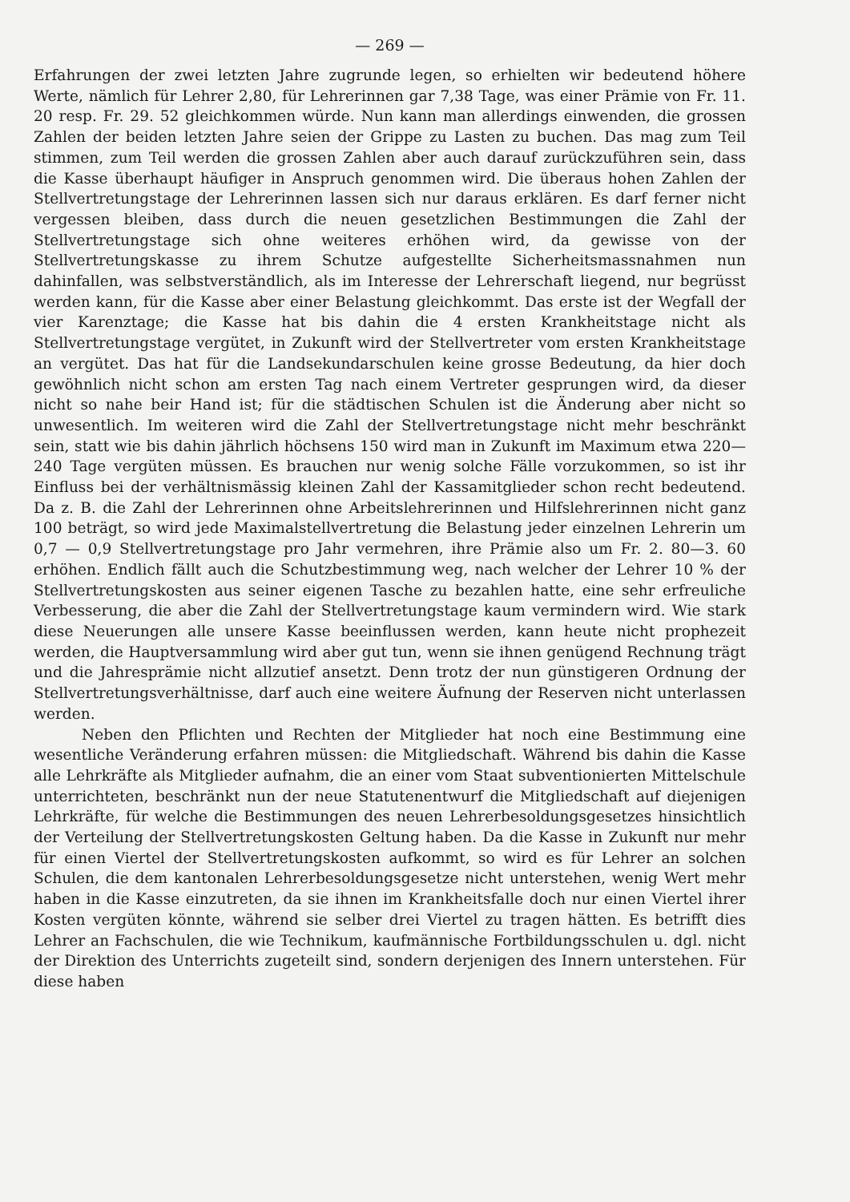— 269 —
Erfahrungen der zwei letzten Jahre zugrunde legen, so erhielten wir bedeutend höhere Werte, nämlich für Lehrer 2,80, für Lehrerinnen gar 7,38 Tage, was einer Prämie von Fr. 11. 20 resp. Fr. 29. 52 gleichkommen würde. Nun kann man allerdings einwenden, die grossen Zahlen der beiden letzten Jahre seien der Grippe zu Lasten zu buchen. Das mag zum Teil stimmen, zum Teil werden die grossen Zahlen aber auch darauf zurückzuführen sein, dass die Kasse überhaupt häufiger in Anspruch genommen wird. Die überaus hohen Zahlen der Stellvertretungstage der Lehrerinnen lassen sich nur daraus erklären. Es darf ferner nicht vergessen bleiben, dass durch die neuen gesetzlichen Bestimmungen die Zahl der Stellvertretungstage sich ohne weiteres erhöhen wird, da gewisse von der Stellvertretungskasse zu ihrem Schutze aufgestellte Sicherheitsmassnahmen nun dahinfallen, was selbstverständlich, als im Interesse der Lehrerschaft liegend, nur begrüsst werden kann, für die Kasse aber einer Belastung gleichkommt. Das erste ist der Wegfall der vier Karenztage; die Kasse hat bis dahin die 4 ersten Krankheitstage nicht als Stellvertretungstage vergütet, in Zukunft wird der Stellvertreter vom ersten Krankheitstage an vergütet. Das hat für die Landsekundarschulen keine grosse Bedeutung, da hier doch gewöhnlich nicht schon am ersten Tag nach einem Vertreter gesprungen wird, da dieser nicht so nahe beir Hand ist; für die städtischen Schulen ist die Änderung aber nicht so unwesentlich. Im weiteren wird die Zahl der Stellvertretungstage nicht mehr beschränkt sein, statt wie bis dahin jährlich höchsens 150 wird man in Zukunft im Maximum etwa 220—240 Tage vergüten müssen. Es brauchen nur wenig solche Fälle vorzukommen, so ist ihr Einfluss bei der verhältnismässig kleinen Zahl der Kassamitglieder schon recht bedeutend. Da z. B. die Zahl der Lehrerinnen ohne Arbeitslehrerinnen und Hilfslehrerinnen nicht ganz 100 beträgt, so wird jede Maximalstellvertretung die Belastung jeder einzelnen Lehrerin um 0,7 — 0,9 Stellvertretungstage pro Jahr vermehren, ihre Prämie also um Fr. 2. 80—3. 60 erhöhen. Endlich fällt auch die Schutzbestimmung weg, nach welcher der Lehrer 10 % der Stellvertretungskosten aus seiner eigenen Tasche zu bezahlen hatte, eine sehr erfreuliche Verbesserung, die aber die Zahl der Stellvertretungstage kaum vermindern wird. Wie stark diese Neuerungen alle unsere Kasse beeinflussen werden, kann heute nicht prophezeit werden, die Hauptversammlung wird aber gut tun, wenn sie ihnen genügend Rechnung trägt und die Jahresprämie nicht allzutief ansetzt. Denn trotz der nun günstigeren Ordnung der Stellvertretungsverhältnisse, darf auch eine weitere Äufnung der Reserven nicht unterlassen werden.
Neben den Pflichten und Rechten der Mitglieder hat noch eine Bestimmung eine wesentliche Veränderung erfahren müssen: die Mitgliedschaft. Während bis dahin die Kasse alle Lehrkräfte als Mitglieder aufnahm, die an einer vom Staat subventionierten Mittelschule unterrichteten, beschränkt nun der neue Statutenentwurf die Mitgliedschaft auf diejenigen Lehrkräfte, für welche die Bestimmungen des neuen Lehrerbesoldungsgesetzes hinsichtlich der Verteilung der Stellvertretungskosten Geltung haben. Da die Kasse in Zukunft nur mehr für einen Viertel der Stellvertretungskosten aufkommt, so wird es für Lehrer an solchen Schulen, die dem kantonalen Lehrerbesoldungsgesetze nicht unterstehen, wenig Wert mehr haben in die Kasse einzutreten, da sie ihnen im Krankheitsfalle doch nur einen Viertel ihrer Kosten vergüten könnte, während sie selber drei Viertel zu tragen hätten. Es betrifft dies Lehrer an Fachschulen, die wie Technikum, kaufmännische Fortbildungsschulen u. dgl. nicht der Direktion des Unterrichts zugeteilt sind, sondern derjenigen des Innern unterstehen. Für diese haben